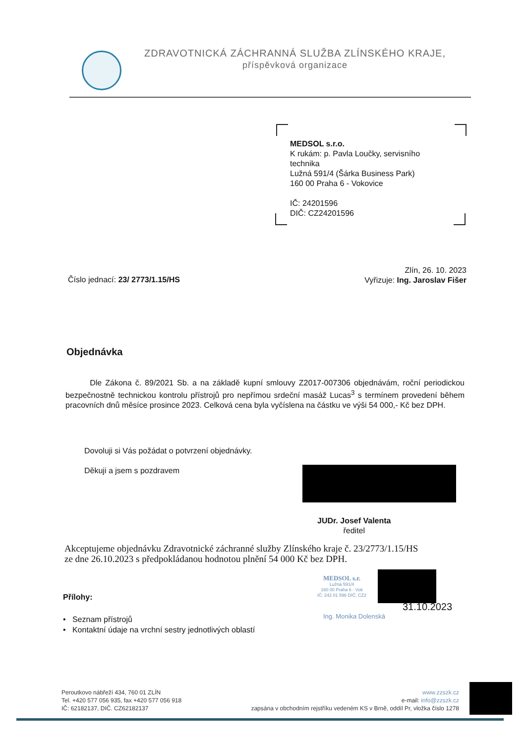ZDRAVOTNICKÁ ZÁCHRANNÁ SLUŽBA ZLÍNSKÉHO KRAJE,
příspěvková organizace
MEDSOL s.r.o.
K rukám: p. Pavla Loučky, servisního technika
Lužná 591/4 (Šárka Business Park)
160 00 Praha 6 - Vokovice
IČ: 24201596
DIČ: CZ24201596
Číslo jednací: 23/ 2773/1.15/HS
Zlín, 26. 10. 2023
Vyřizuje: Ing. Jaroslav Fišer
Objednávka
Dle Zákona č. 89/2021 Sb. a na základě kupní smlouvy Z2017-007306 objednávám, roční periodickou bezpečnostně technickou kontrolu přístrojů pro nepřímou srdeční masáž Lucas<sup>3</sup> s termínem provedení během pracovních dnů měsíce prosince 2023. Celková cena byla vyčíslena na částku ve výši 54 000,- Kč bez DPH.
Dovoluji si Vás požádat o potvrzení objednávky.
Děkuji a jsem s pozdravem
JUDr. Josef Valenta
ředitel
Akceptujeme objednávku Zdravotnické záchranné služby Zlínského kraje č. 23/2773/1.15/HS
ze dne 26.10.2023 s předpokládanou hodnotou plnění 54 000 Kč bez DPH.
MEDSOL s.r.
Lužná 591/4
160 00 Praha 6 - Vok
IČ: 242 01 596 DIČ: CZ2
31.10.2023
Ing. Monika Dolenská
Přílohy:
• Seznam přístrojů
• Kontaktní údaje na vrchní sestry jednotlivých oblastí
Peroutkovo nábřeží 434, 760 01 ZLÍN
Tel. +420 577 056 935, fax +420 577 056 918
IČ: 62182137, DIČ. CZ62182137
www.zzszk.cz
e-mail: info@zzszk.cz
zapsána v obchodním rejstříku vedeném KS v Brně, oddíl Pr, vložka číslo 1278